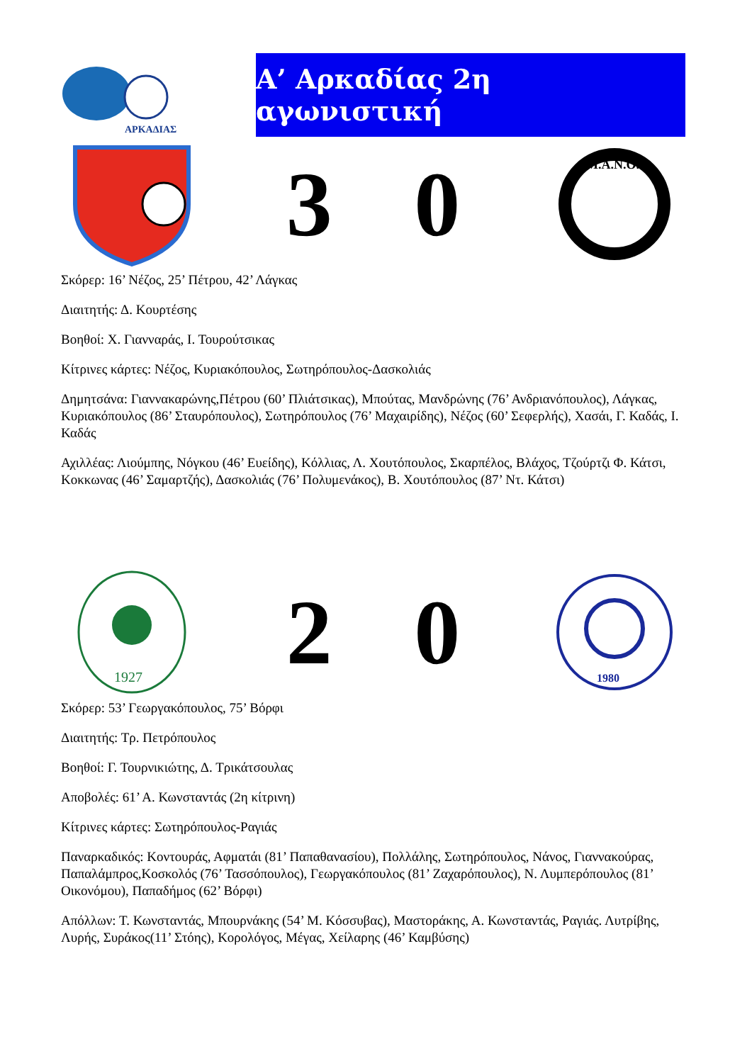ΑΡΚΑΔΙΑΣ
Α’ Αρκαδίας 2η αγωνιστική
3 0
Μ.Α.Ν.Ο.
Σκόρερ: 16’ Νέζος, 25’ Πέτρου, 42’ Λάγκας
Διαιτητής: Δ. Κουρτέσης
Βοηθοί: Χ. Γιανναράς, Ι. Τουρούτσικας
Κίτρινες κάρτες: Νέζος, Κυριακόπουλος, Σωτηρόπουλος-Δασκολιάς
Δημητσάνα: Γιαννακαρώνης,Πέτρου (60’ Πλιάτσικας), Μπούτας, Μανδρώνης (76’ Ανδριανόπουλος), Λάγκας, Κυριακόπουλος (86’ Σταυρόπουλος), Σωτηρόπουλος (76’ Μαχαιρίδης), Νέζος (60’ Σεφερλής), Χασάι, Γ. Καδάς, Ι. Καδάς
Αχιλλέας: Λιούμπης, Νόγκου (46’ Ευείδης), Κόλλιας, Λ. Χουτόπουλος, Σκαρπέλος, Βλάχος, Τζούρτζι Φ. Κάτσι, Κοκκωνας (46’ Σαμαρτζής), Δασκολιάς (76’ Πολυμενάκος), Β. Χουτόπουλος (87’ Ντ. Κάτσι)
1927
2 0
1980
Σκόρερ: 53’ Γεωργακόπουλος, 75’ Βόρφι
Διαιτητής: Τρ. Πετρόπουλος
Βοηθοί: Γ. Τουρνικιώτης, Δ. Τρικάτσουλας
Αποβολές: 61’ Α. Κωνσταντάς (2η κίτρινη)
Κίτρινες κάρτες: Σωτηρόπουλος-Ραγιάς
Παναρκαδικός: Κοντουράς, Αφματάι (81’ Παπαθανασίου), Πολλάλης, Σωτηρόπουλος, Νάνος, Γιαννακούρας, Παπαλάμπρος,Κοσκολός (76’ Τασσόπουλος), Γεωργακόπουλος (81’ Ζαχαρόπουλος), Ν. Λυμπερόπουλος (81’ Οικονόμου), Παπαδήμος (62’ Βόρφι)
Απόλλων: Τ. Κωνσταντάς, Μπουρνάκης (54’ Μ. Κόσσυβας), Μαστοράκης, Α. Κωνσταντάς, Ραγιάς. Λυτρίβης, Λυρής, Συράκος(11’ Στόης), Κορολόγος, Μέγας, Χείλαρης (46’ Καμβύσης)